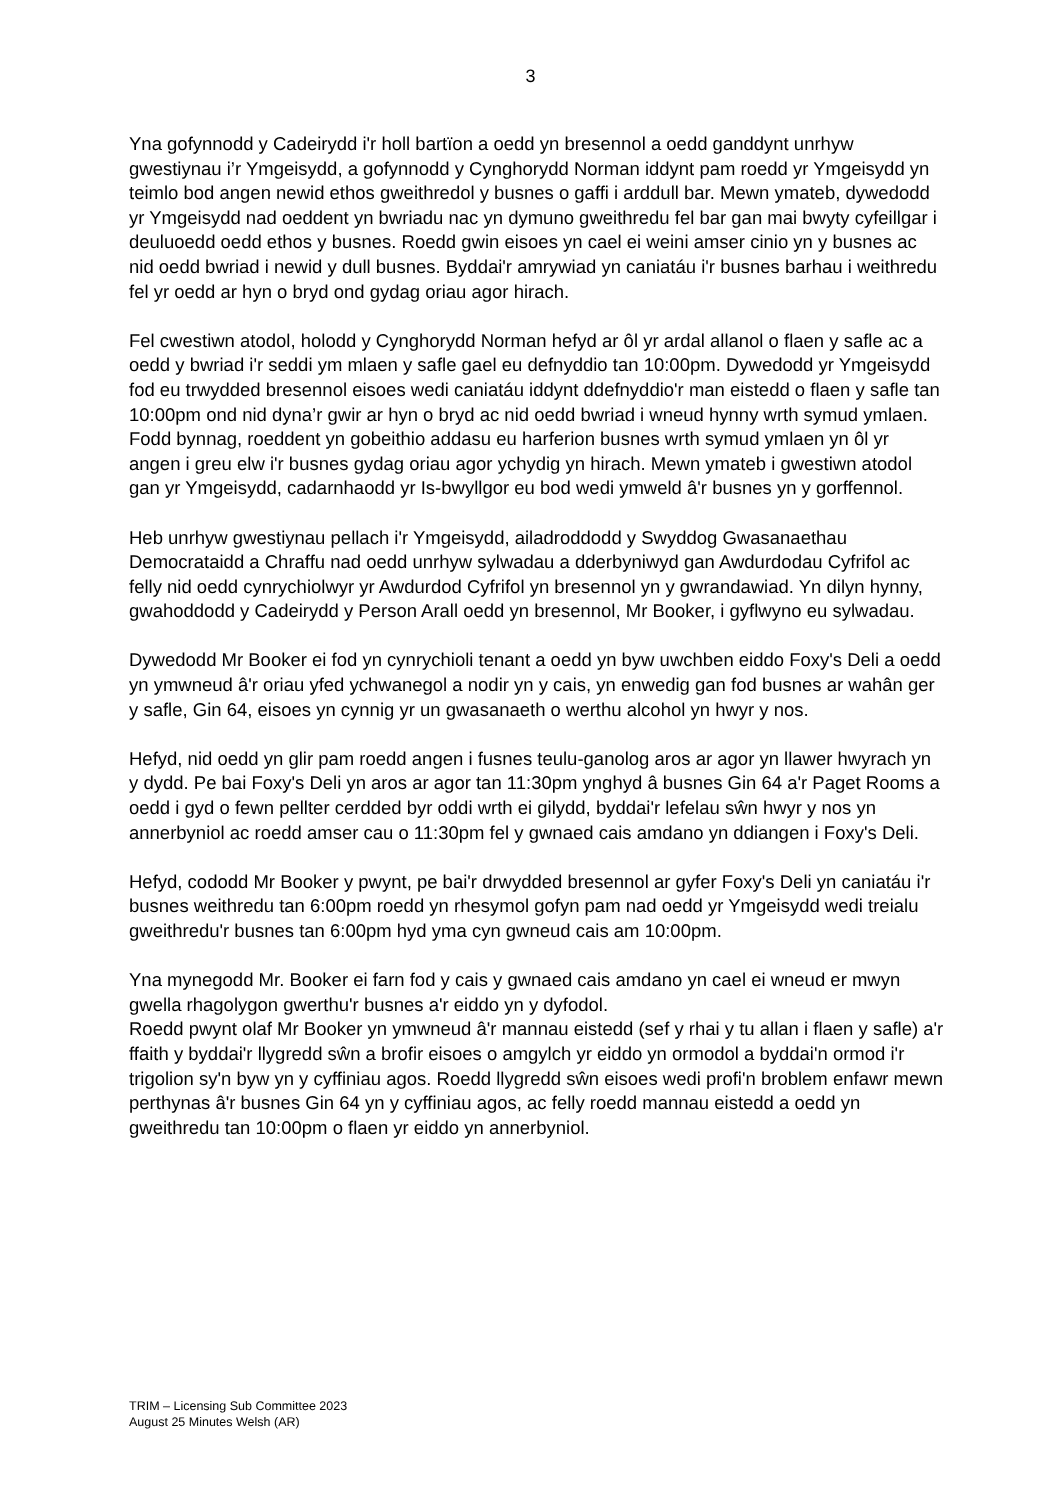3
Yna gofynnodd y Cadeirydd i'r holl bartïon a oedd yn bresennol a oedd ganddynt unrhyw gwestiynau i’r Ymgeisydd, a gofynnodd y Cynghorydd Norman iddynt pam roedd yr Ymgeisydd yn teimlo bod angen newid ethos gweithredol y busnes o gaffi i arddull bar. Mewn ymateb, dywedodd yr Ymgeisydd nad oeddent yn bwriadu nac yn dymuno gweithredu fel bar gan mai bwyty cyfeillgar i deuluoedd oedd ethos y busnes. Roedd gwin eisoes yn cael ei weini amser cinio yn y busnes ac nid oedd bwriad i newid y dull busnes. Byddai'r amrywiad yn caniatáu i'r busnes barhau i weithredu fel yr oedd ar hyn o bryd ond gydag oriau agor hirach.
Fel cwestiwn atodol, holodd y Cynghorydd Norman hefyd ar ôl yr ardal allanol o flaen y safle ac a oedd y bwriad i'r seddi ym mlaen y safle gael eu defnyddio tan 10:00pm. Dywedodd yr Ymgeisydd fod eu trwydded bresennol eisoes wedi caniatáu iddynt ddefnyddio'r man eistedd o flaen y safle tan 10:00pm ond nid dyna’r gwir ar hyn o bryd ac nid oedd bwriad i wneud hynny wrth symud ymlaen. Fodd bynnag, roeddent yn gobeithio addasu eu harferion busnes wrth symud ymlaen yn ôl yr angen i greu elw i'r busnes gydag oriau agor ychydig yn hirach. Mewn ymateb i gwestiwn atodol gan yr Ymgeisydd, cadarnhaodd yr Is-bwyllgor eu bod wedi ymweld â'r busnes yn y gorffennol.
Heb unrhyw gwestiynau pellach i'r Ymgeisydd, ailadroddodd y Swyddog Gwasanaethau Democrataidd a Chraffu nad oedd unrhyw sylwadau a dderbyniwyd gan Awdurdodau Cyfrifol ac felly nid oedd cynrychiolwyr yr Awdurdod Cyfrifol yn bresennol yn y gwrandawiad. Yn dilyn hynny, gwahoddodd y Cadeirydd y Person Arall oedd yn bresennol, Mr Booker, i gyflwyno eu sylwadau.
Dywedodd Mr Booker ei fod yn cynrychioli tenant a oedd yn byw uwchben eiddo Foxy's Deli a oedd yn ymwneud â'r oriau yfed ychwanegol a nodir yn y cais, yn enwedig gan fod busnes ar wahân ger y safle, Gin 64, eisoes yn cynnig yr un gwasanaeth o werthu alcohol yn hwyr y nos.
Hefyd, nid oedd yn glir pam roedd angen i fusnes teulu-ganolog aros ar agor yn llawer hwyrach yn y dydd. Pe bai Foxy's Deli yn aros ar agor tan 11:30pm ynghyd â busnes Gin 64 a'r Paget Rooms a oedd i gyd o fewn pellter cerdded byr oddi wrth ei gilydd, byddai'r lefelau sŵn hwyr y nos yn annerbyniol ac roedd amser cau o 11:30pm fel y gwnaed cais amdano yn ddiangen i Foxy's Deli.
Hefyd, cododd Mr Booker y pwynt, pe bai'r drwydded bresennol ar gyfer Foxy's Deli yn caniatáu i'r busnes weithredu tan 6:00pm roedd yn rhesymol gofyn pam nad oedd yr Ymgeisydd wedi treialu gweithredu'r busnes tan 6:00pm hyd yma cyn gwneud cais am 10:00pm.
Yna mynegodd Mr. Booker ei farn fod y cais y gwnaed cais amdano yn cael ei wneud er mwyn gwella rhagolygon gwerthu'r busnes a'r eiddo yn y dyfodol.
Roedd pwynt olaf Mr Booker yn ymwneud â'r mannau eistedd (sef y rhai y tu allan i flaen y safle) a'r ffaith y byddai'r llygredd sŵn a brofir eisoes o amgylch yr eiddo yn ormodol a byddai'n ormod i'r trigolion sy'n byw yn y cyffiniau agos. Roedd llygredd sŵn eisoes wedi profi'n broblem enfawr mewn perthynas â'r busnes Gin 64 yn y cyffiniau agos, ac felly roedd mannau eistedd a oedd yn gweithredu tan 10:00pm o flaen yr eiddo yn annerbyniol.
TRIM – Licensing Sub Committee 2023
August 25 Minutes Welsh (AR)